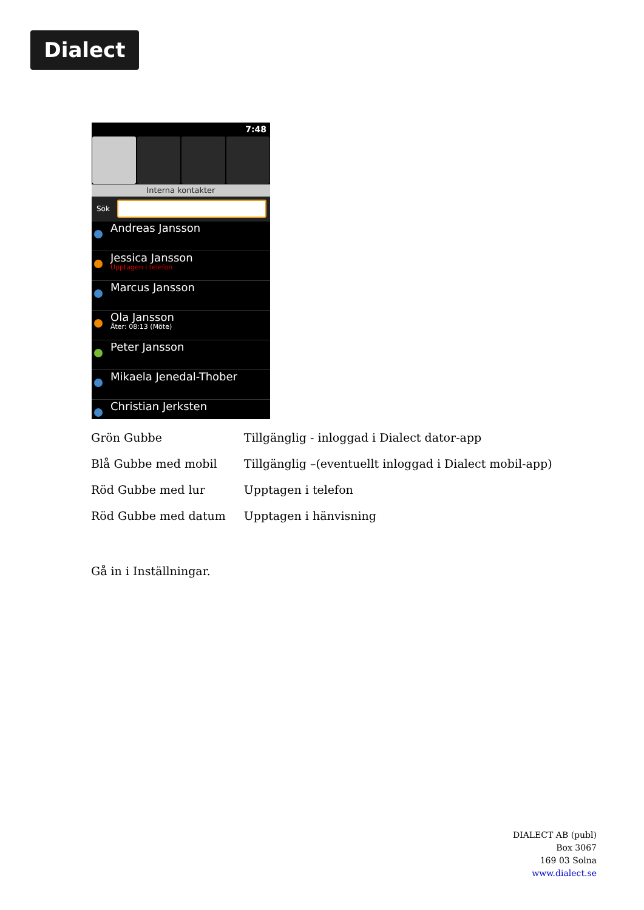Dialect
7:48
Interna kontakter
Sök
Andreas Jansson
Jessica Jansson
Upptagen i telefon
Marcus Jansson
Ola Jansson
Åter: 08:13 (Möte)
Peter Jansson
Mikaela Jenedal-Thober
Christian Jerksten
| Grön Gubbe | Tillgänglig - inloggad i Dialect dator-app |
| Blå Gubbe med mobil | Tillgänglig –(eventuellt inloggad i Dialect mobil-app) |
| Röd Gubbe med lur | Upptagen i telefon |
| Röd Gubbe med datum | Upptagen i hänvisning |
Gå in i Inställningar.
DIALECT AB (publ)
Box 3067
169 03 Solna
www.dialect.se